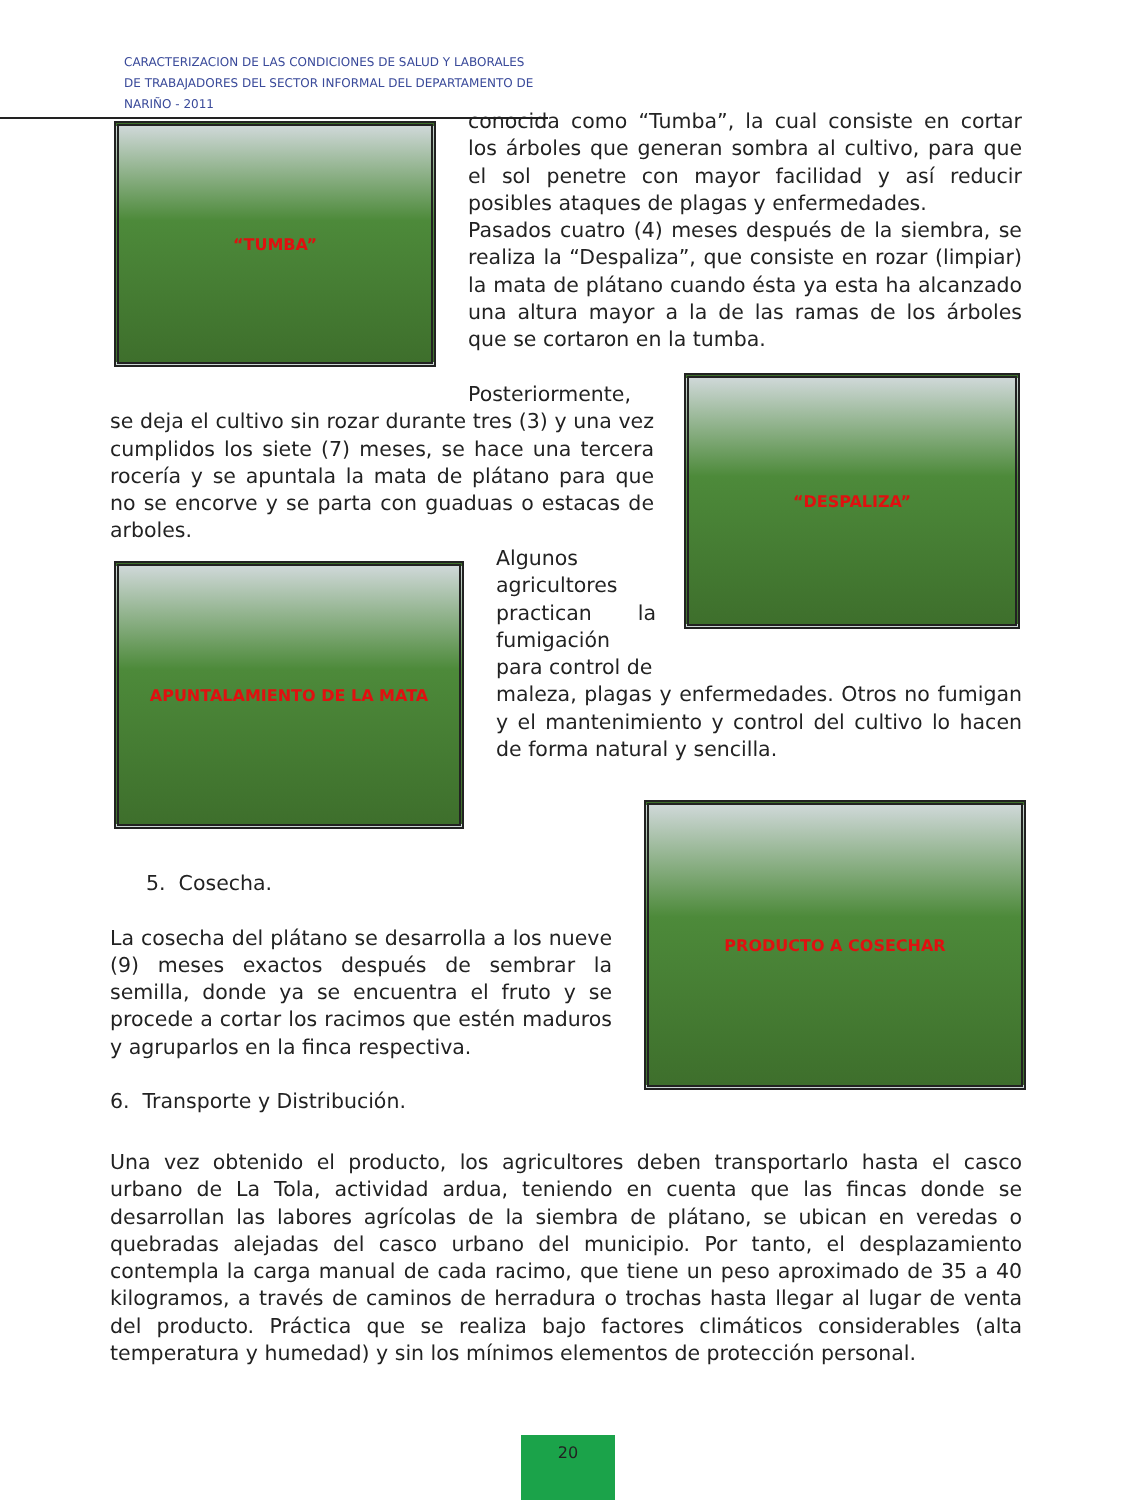CARACTERIZACION DE LAS CONDICIONES DE SALUD Y LABORALES DE TRABAJADORES DEL SECTOR INFORMAL DEL DEPARTAMENTO DE NARIÑO - 2011
“TUMBA”
“DESPALIZA”
APUNTALAMIENTO DE LA MATA
PRODUCTO A COSECHAR
conocida como “Tumba”, la cual consiste en cortar los árboles que generan sombra al cultivo, para que el sol penetre con mayor facilidad y así reducir posibles ataques de plagas y enfermedades.
Pasados cuatro (4) meses después de la siembra, se realiza la “Despaliza”, que consiste en rozar (limpiar) la mata de plátano cuando ésta ya esta ha alcanzado una altura mayor a la de las ramas de los árboles que se cortaron en la tumba.
Posteriormente,
se deja el cultivo sin rozar durante tres (3) y una vez cumplidos los siete (7) meses, se hace una tercera rocería y se apuntala la mata de plátano para que no se encorve y se parta con guaduas o estacas de arboles.
Algunos agricultores practican la fumigación para control de
maleza, plagas y enfermedades. Otros no fumigan y el mantenimiento y control del cultivo lo hacen de forma natural y sencilla.
5. Cosecha.
La cosecha del plátano se desarrolla a los nueve (9) meses exactos después de sembrar la semilla, donde ya se encuentra el fruto y se procede a cortar los racimos que estén maduros y agruparlos en la finca respectiva.
6. Transporte y Distribución.
Una vez obtenido el producto, los agricultores deben transportarlo hasta el casco urbano de La Tola, actividad ardua, teniendo en cuenta que las fincas donde se desarrollan las labores agrícolas de la siembra de plátano, se ubican en veredas o quebradas alejadas del casco urbano del municipio. Por tanto, el desplazamiento contempla la carga manual de cada racimo, que tiene un peso aproximado de 35 a 40 kilogramos, a través de caminos de herradura o trochas hasta llegar al lugar de venta del producto. Práctica que se realiza bajo factores climáticos considerables (alta temperatura y humedad) y sin los mínimos elementos de protección personal.
20